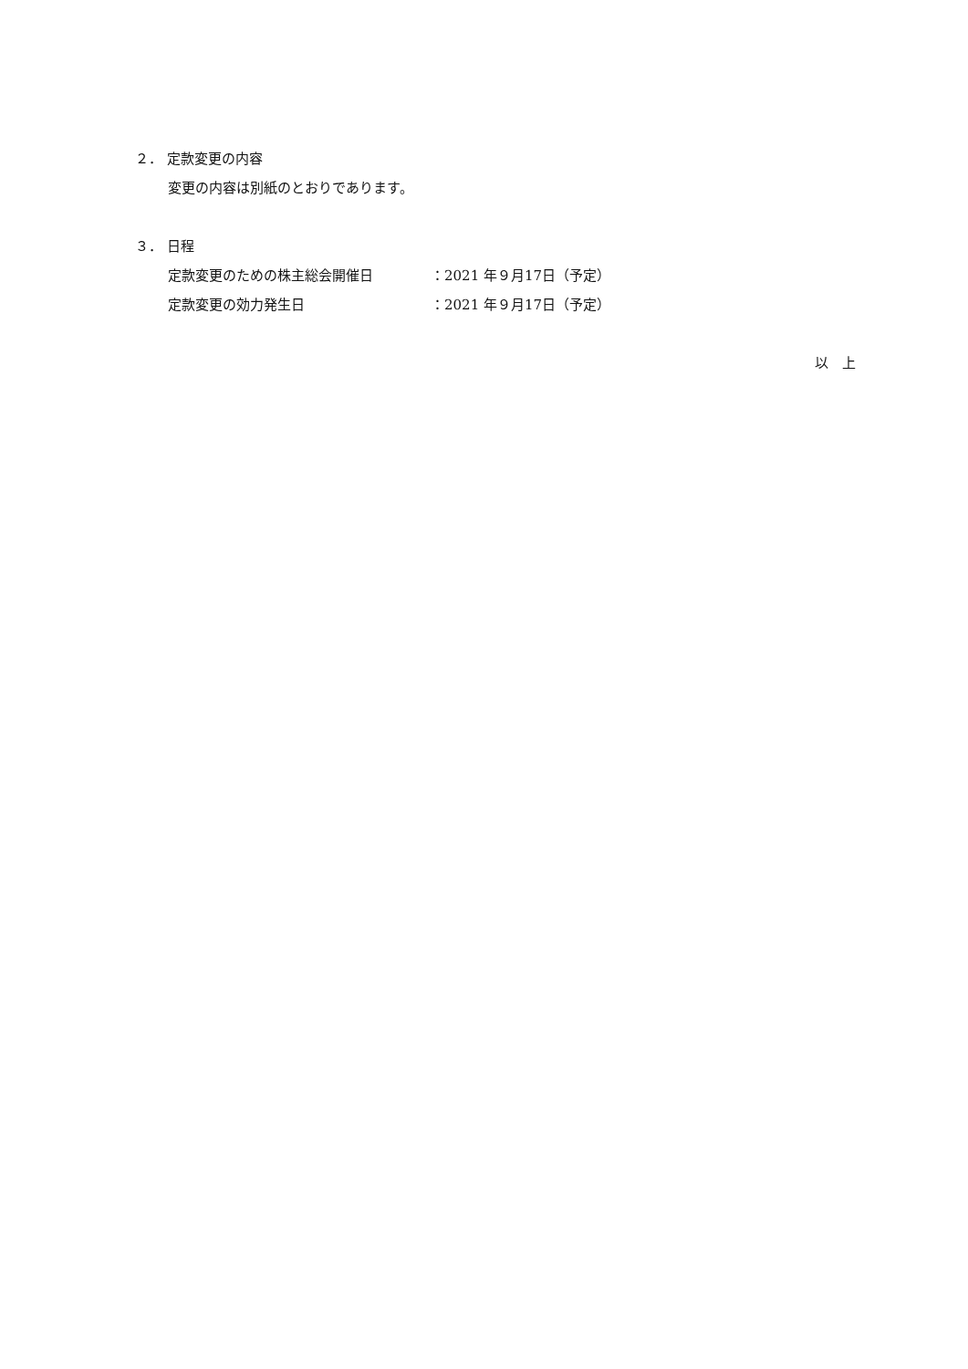２． 定款変更の内容
変更の内容は別紙のとおりであります。
３． 日程
定款変更のための株主総会開催日 ：2021 年９月17日（予定）
定款変更の効力発生日 ：2021 年９月17日（予定）
以　上